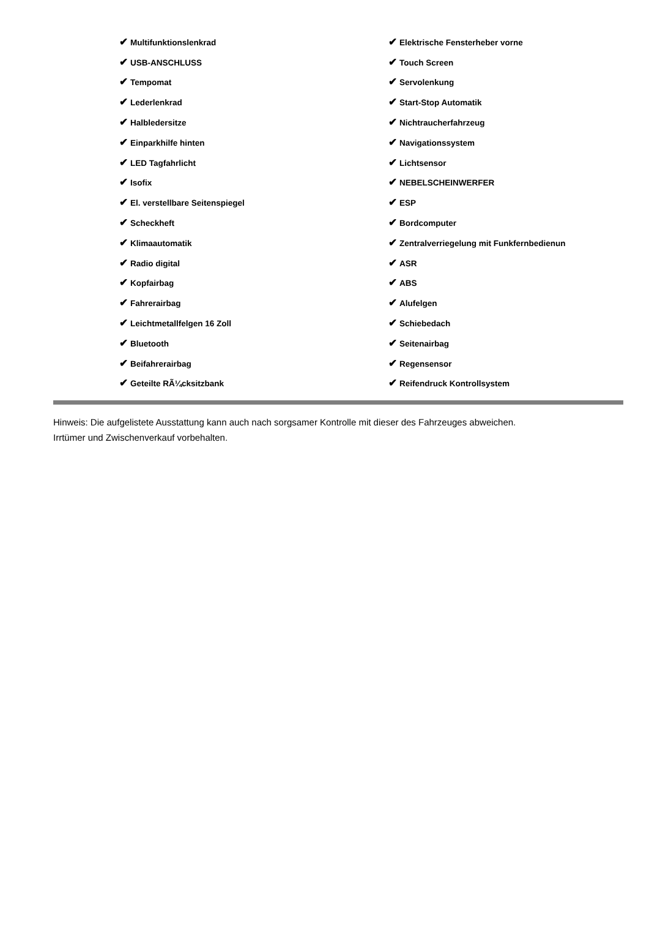| ✔ Multifunktionslenkrad | ✔ Elektrische Fensterheber vorne |
| ✔ USB-ANSCHLUSS | ✔ Touch Screen |
| ✔ Tempomat | ✔ Servolenkung |
| ✔ Lederlenkrad | ✔ Start-Stop Automatik |
| ✔ Halbledersitze | ✔ Nichtraucherfahrzeug |
| ✔ Einparkhilfe hinten | ✔ Navigationssystem |
| ✔ LED Tagfahrlicht | ✔ Lichtsensor |
| ✔ Isofix | ✔ NEBELSCHEINWERFER |
| ✔ El. verstellbare Seitenspiegel | ✔ ESP |
| ✔ Scheckheft | ✔ Bordcomputer |
| ✔ Klimaautomatik | ✔ Zentralverriegelung mit Funkfernbedienun |
| ✔ Radio digital | ✔ ASR |
| ✔ Kopfairbag | ✔ ABS |
| ✔ Fahrerairbag | ✔ Alufelgen |
| ✔ Leichtmetallfelgen 16 Zoll | ✔ Schiebedach |
| ✔ Bluetooth | ✔ Seitenairbag |
| ✔ Beifahrerairbag | ✔ Regensensor |
| ✔ Geteilte RÃ¼cksitzbank | ✔ Reifendruck Kontrollsystem |
Hinweis: Die aufgelistete Ausstattung kann auch nach sorgsamer Kontrolle mit dieser des Fahrzeuges abweichen. Irrtümer und Zwischenverkauf vorbehalten.